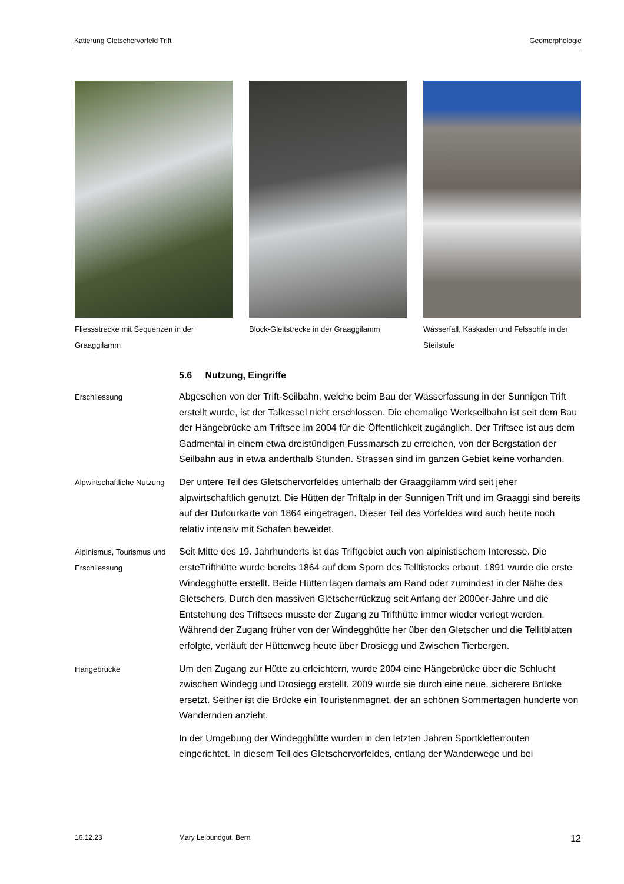Katierung Gletschervorfeld Trift Geomorphologie
Fliessstrecke mit Sequenzen in der Graaggilamm
Block-Gleitstrecke in der Graaggilamm
Wasserfall, Kaskaden und Felssohle in der Steilstufe
5.6 Nutzung, Eingriffe
Erschliessung
Abgesehen von der Trift-Seilbahn, welche beim Bau der Wasserfassung in der Sunnigen Trift erstellt wurde, ist der Talkessel nicht erschlossen. Die ehemalige Werkseilbahn ist seit dem Bau der Hängebrücke am Triftsee im 2004 für die Öffentlichkeit zugänglich. Der Triftsee ist aus dem Gadmental in einem etwa dreistündigen Fussmarsch zu erreichen, von der Bergstation der Seilbahn aus in etwa anderthalb Stunden. Strassen sind im ganzen Gebiet keine vorhanden.
Alpwirtschaftliche Nutzung
Der untere Teil des Gletschervorfeldes unterhalb der Graaggilamm wird seit jeher alpwirtschaftlich genutzt. Die Hütten der Triftalp in der Sunnigen Trift und im Graaggi sind bereits auf der Dufourkarte von 1864 eingetragen. Dieser Teil des Vorfeldes wird auch heute noch relativ intensiv mit Schafen beweidet.
Alpinismus, Tourismus und Erschliessung
Seit Mitte des 19. Jahrhunderts ist das Triftgebiet auch von alpinistischem Interesse. Die ersteTrifthütte wurde bereits 1864 auf dem Sporn des Telltistocks erbaut. 1891 wurde die erste Windegghütte erstellt. Beide Hütten lagen damals am Rand oder zumindest in der Nähe des Gletschers. Durch den massiven Gletscherrückzug seit Anfang der 2000er-Jahre und die Entstehung des Triftsees musste der Zugang zu Trifthütte immer wieder verlegt werden. Während der Zugang früher von der Windegghütte her über den Gletscher und die Tellitblatten erfolgte, verläuft der Hüttenweg heute über Drosiegg und Zwischen Tierbergen.
Hängebrücke
Um den Zugang zur Hütte zu erleichtern, wurde 2004 eine Hängebrücke über die Schlucht zwischen Windegg und Drosiegg erstellt. 2009 wurde sie durch eine neue, sicherere Brücke ersetzt. Seither ist die Brücke ein Touristenmagnet, der an schönen Sommertagen hunderte von Wandernden anzieht.
In der Umgebung der Windegghütte wurden in den letzten Jahren Sportkletterrouten eingerichtet. In diesem Teil des Gletschervorfeldes, entlang der Wanderwege und bei
16.12.23 Mary Leibundgut, Bern 12